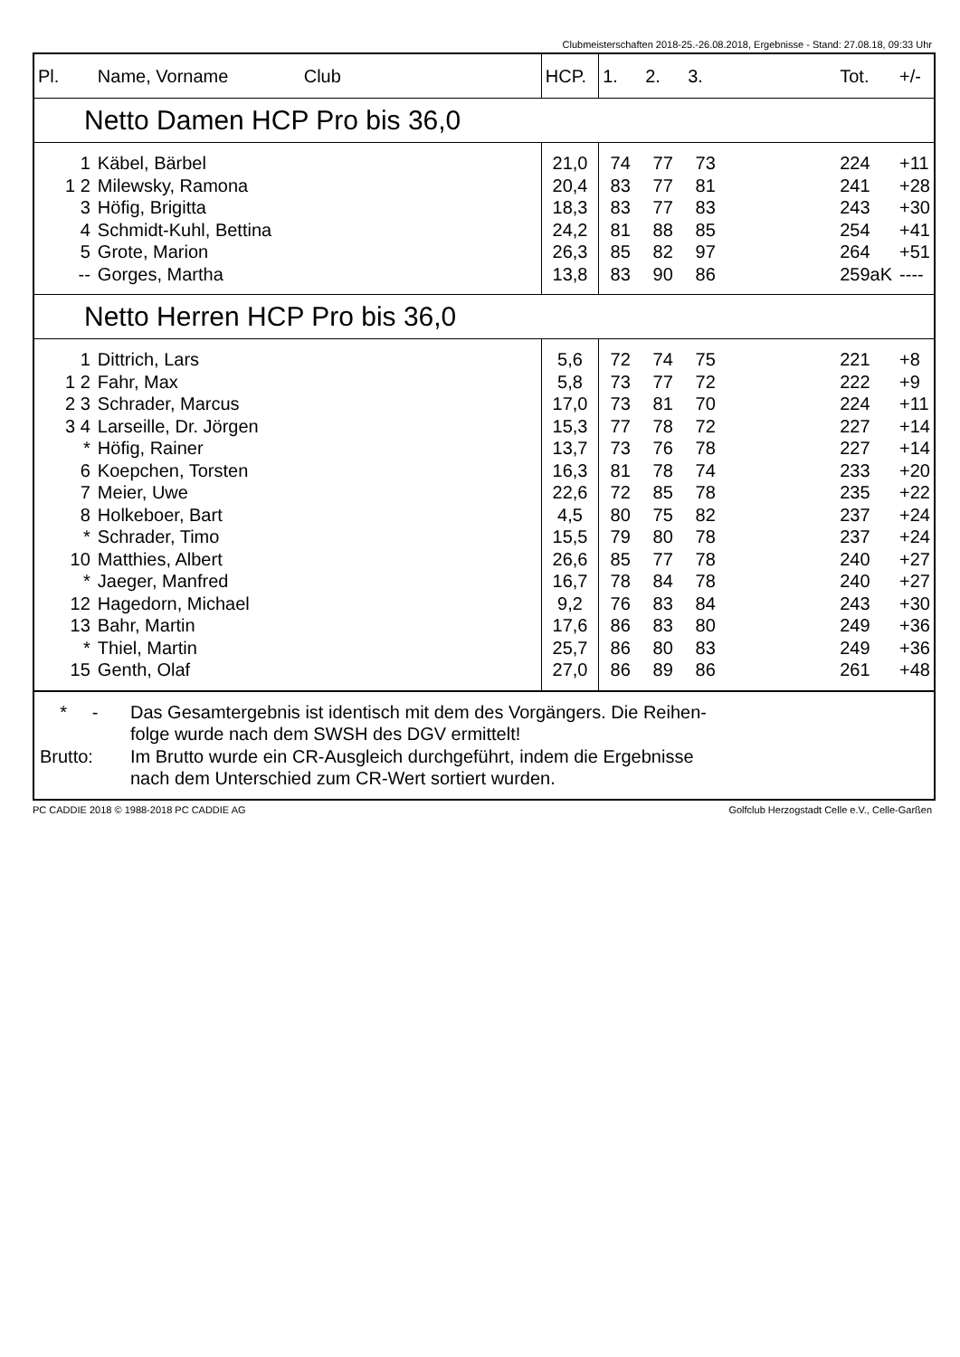Clubmeisterschaften 2018-25.-26.08.2018, Ergebnisse - Stand: 27.08.18, 09:33 Uhr
| Pl. | Name, Vorname Club | HCP. | 1. | 2. | 3. | | Tot. | +/- |
| --- | --- | --- | --- | --- | --- | --- | --- | --- |
| Netto Damen HCP Pro bis 36,0 | | | | | | | | |
| 1 | Käbel, Bärbel | 21,0 | 74 | 77 | 73 | | 224 | +11 |
| 1 2 | Milewsky, Ramona | 20,4 | 83 | 77 | 81 | | 241 | +28 |
| 3 | Höfig, Brigitta | 18,3 | 83 | 77 | 83 | | 243 | +30 |
| 4 | Schmidt-Kuhl, Bettina | 24,2 | 81 | 88 | 85 | | 254 | +41 |
| 5 | Grote, Marion | 26,3 | 85 | 82 | 97 | | 264 | +51 |
| -- | Gorges, Martha | 13,8 | 83 | 90 | 86 | | 259aK | ---- |
| Netto Herren HCP Pro bis 36,0 | | | | | | | | |
| 1 | Dittrich, Lars | 5,6 | 72 | 74 | 75 | | 221 | +8 |
| 1 2 | Fahr, Max | 5,8 | 73 | 77 | 72 | | 222 | +9 |
| 2 3 | Schrader, Marcus | 17,0 | 73 | 81 | 70 | | 224 | +11 |
| 3 4 | Larseille, Dr. Jörgen | 15,3 | 77 | 78 | 72 | | 227 | +14 |
| * | Höfig, Rainer | 13,7 | 73 | 76 | 78 | | 227 | +14 |
| 6 | Koepchen, Torsten | 16,3 | 81 | 78 | 74 | | 233 | +20 |
| 7 | Meier, Uwe | 22,6 | 72 | 85 | 78 | | 235 | +22 |
| 8 | Holkeboer, Bart | 4,5 | 80 | 75 | 82 | | 237 | +24 |
| * | Schrader, Timo | 15,5 | 79 | 80 | 78 | | 237 | +24 |
| 10 | Matthies, Albert | 26,6 | 85 | 77 | 78 | | 240 | +27 |
| * | Jaeger, Manfred | 16,7 | 78 | 84 | 78 | | 240 | +27 |
| 12 | Hagedorn, Michael | 9,2 | 76 | 83 | 84 | | 243 | +30 |
| 13 | Bahr, Martin | 17,6 | 86 | 83 | 80 | | 249 | +36 |
| * | Thiel, Martin | 25,7 | 86 | 80 | 83 | | 249 | +36 |
| 15 | Genth, Olaf | 27,0 | 86 | 89 | 86 | | 261 | +48 |
* - Das Gesamtergebnis ist identisch mit dem des Vorgängers. Die Reihen-
folge wurde nach dem SWSH des DGV ermittelt!
Brutto: Im Brutto wurde ein CR-Ausgleich durchgeführt, indem die Ergebnisse
nach dem Unterschied zum CR-Wert sortiert wurden.
PC CADDIE 2018 © 1988-2018 PC CADDIE AG Golfclub Herzogstadt Celle e.V., Celle-Garßen